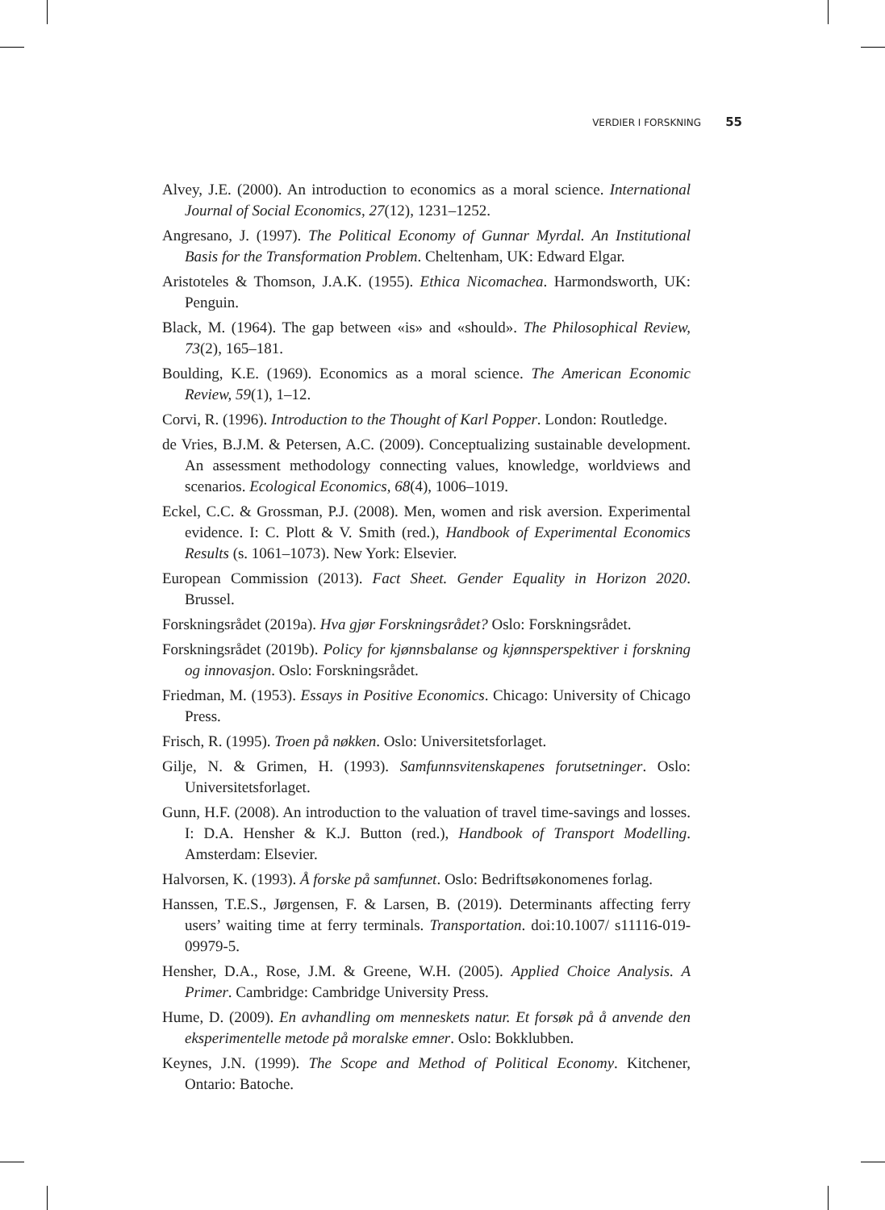VERDIER I FORSKNING 55
Alvey, J.E. (2000). An introduction to economics as a moral science. International Journal of Social Economics, 27(12), 1231–1252.
Angresano, J. (1997). The Political Economy of Gunnar Myrdal. An Institutional Basis for the Transformation Problem. Cheltenham, UK: Edward Elgar.
Aristoteles & Thomson, J.A.K. (1955). Ethica Nicomachea. Harmondsworth, UK: Penguin.
Black, M. (1964). The gap between «is» and «should». The Philosophical Review, 73(2), 165–181.
Boulding, K.E. (1969). Economics as a moral science. The American Economic Review, 59(1), 1–12.
Corvi, R. (1996). Introduction to the Thought of Karl Popper. London: Routledge.
de Vries, B.J.M. & Petersen, A.C. (2009). Conceptualizing sustainable development. An assessment methodology connecting values, knowledge, worldviews and scenarios. Ecological Economics, 68(4), 1006–1019.
Eckel, C.C. & Grossman, P.J. (2008). Men, women and risk aversion. Experimental evidence. I: C. Plott & V. Smith (red.), Handbook of Experimental Economics Results (s. 1061–1073). New York: Elsevier.
European Commission (2013). Fact Sheet. Gender Equality in Horizon 2020. Brussel.
Forskningsrådet (2019a). Hva gjør Forskningsrådet? Oslo: Forskningsrådet.
Forskningsrådet (2019b). Policy for kjønnsbalanse og kjønnsperspektiver i forskning og innovasjon. Oslo: Forskningsrådet.
Friedman, M. (1953). Essays in Positive Economics. Chicago: University of Chicago Press.
Frisch, R. (1995). Troen på nøkken. Oslo: Universitetsforlaget.
Gilje, N. & Grimen, H. (1993). Samfunnsvitenskapenes forutsetninger. Oslo: Universitetsforlaget.
Gunn, H.F. (2008). An introduction to the valuation of travel time-savings and losses. I: D.A. Hensher & K.J. Button (red.), Handbook of Transport Modelling. Amsterdam: Elsevier.
Halvorsen, K. (1993). Å forske på samfunnet. Oslo: Bedriftsøkonomenes forlag.
Hanssen, T.E.S., Jørgensen, F. & Larsen, B. (2019). Determinants affecting ferry users’ waiting time at ferry terminals. Transportation. doi:10.1007/ s11116-019-09979-5.
Hensher, D.A., Rose, J.M. & Greene, W.H. (2005). Applied Choice Analysis. A Primer. Cambridge: Cambridge University Press.
Hume, D. (2009). En avhandling om menneskets natur. Et forsøk på å anvende den eksperimentelle metode på moralske emner. Oslo: Bokklubben.
Keynes, J.N. (1999). The Scope and Method of Political Economy. Kitchener, Ontario: Batoche.